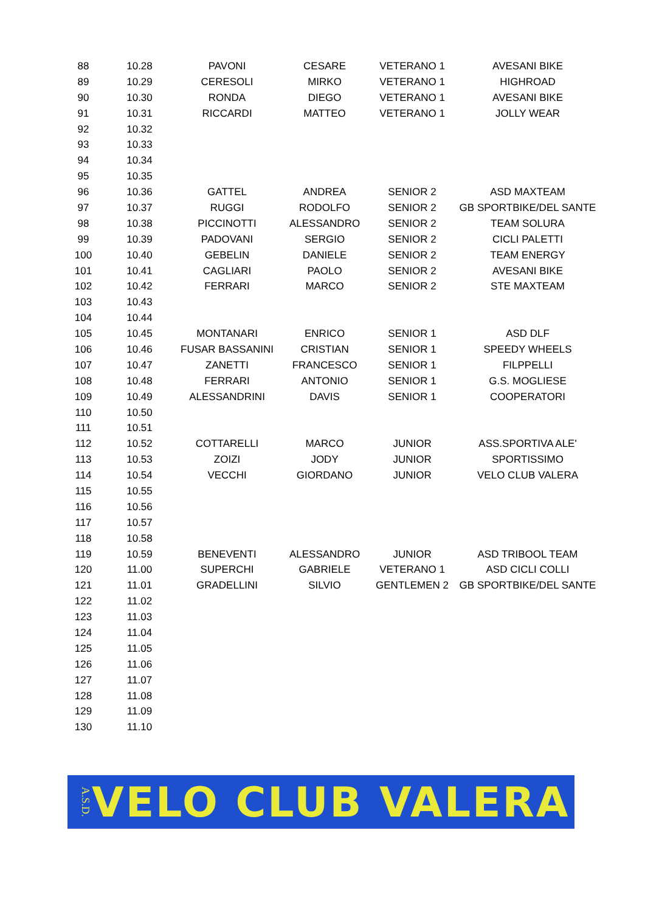| 88 | 10.28 | PAVONI | CESARE | VETERANO 1 | AVESANI BIKE |
| 89 | 10.29 | CERESOLI | MIRKO | VETERANO 1 | HIGHROAD |
| 90 | 10.30 | RONDA | DIEGO | VETERANO 1 | AVESANI BIKE |
| 91 | 10.31 | RICCARDI | MATTEO | VETERANO 1 | JOLLY WEAR |
| 92 | 10.32 | | | | |
| 93 | 10.33 | | | | |
| 94 | 10.34 | | | | |
| 95 | 10.35 | | | | |
| 96 | 10.36 | GATTEL | ANDREA | SENIOR 2 | ASD MAXTEAM |
| 97 | 10.37 | RUGGI | RODOLFO | SENIOR 2 | GB SPORTBIKE/DEL SANTE |
| 98 | 10.38 | PICCINOTTI | ALESSANDRO | SENIOR 2 | TEAM SOLURA |
| 99 | 10.39 | PADOVANI | SERGIO | SENIOR 2 | CICLI PALETTI |
| 100 | 10.40 | GEBELIN | DANIELE | SENIOR 2 | TEAM ENERGY |
| 101 | 10.41 | CAGLIARI | PAOLO | SENIOR 2 | AVESANI BIKE |
| 102 | 10.42 | FERRARI | MARCO | SENIOR 2 | STE MAXTEAM |
| 103 | 10.43 | | | | |
| 104 | 10.44 | | | | |
| 105 | 10.45 | MONTANARI | ENRICO | SENIOR 1 | ASD DLF |
| 106 | 10.46 | FUSAR BASSANINI | CRISTIAN | SENIOR 1 | SPEEDY WHEELS |
| 107 | 10.47 | ZANETTI | FRANCESCO | SENIOR 1 | FILPPELLI |
| 108 | 10.48 | FERRARI | ANTONIO | SENIOR 1 | G.S. MOGLIESE |
| 109 | 10.49 | ALESSANDRINI | DAVIS | SENIOR 1 | COOPERATORI |
| 110 | 10.50 | | | | |
| 111 | 10.51 | | | | |
| 112 | 10.52 | COTTARELLI | MARCO | JUNIOR | ASS.SPORTIVA ALE' |
| 113 | 10.53 | ZOIZI | JODY | JUNIOR | SPORTISSIMO |
| 114 | 10.54 | VECCHI | GIORDANO | JUNIOR | VELO CLUB VALERA |
| 115 | 10.55 | | | | |
| 116 | 10.56 | | | | |
| 117 | 10.57 | | | | |
| 118 | 10.58 | | | | |
| 119 | 10.59 | BENEVENTI | ALESSANDRO | JUNIOR | ASD TRIBOOL TEAM |
| 120 | 11.00 | SUPERCHI | GABRIELE | VETERANO 1 | ASD CICLI COLLI |
| 121 | 11.01 | GRADELLINI | SILVIO | GENTLEMEN 2 | GB SPORTBIKE/DEL SANTE |
| 122 | 11.02 | | | | |
| 123 | 11.03 | | | | |
| 124 | 11.04 | | | | |
| 125 | 11.05 | | | | |
| 126 | 11.06 | | | | |
| 127 | 11.07 | | | | |
| 128 | 11.08 | | | | |
| 129 | 11.09 | | | | |
| 130 | 11.10 | | | | |
A.S.D.
VELO CLUB VALERA